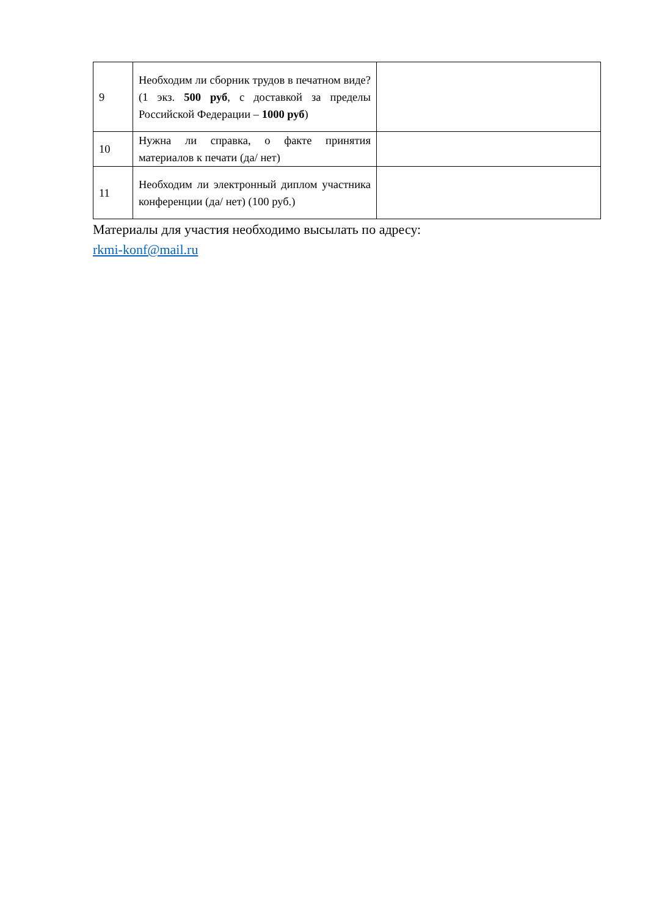| 9 | Необходим ли сборник трудов в печатном виде? (1 экз. 500 руб , с доставкой за пределы Российской Федерации – 1000 руб ) | |
| 10 | Нужна ли справка, о факте принятия материалов к печати (да/ нет) | |
| 11 | Необходим ли электронный диплом участника конференции (да/ нет) (100 руб.) | |
Материалы для участия необходимо высылать по адресу:
rkmi-konf@mail.ru